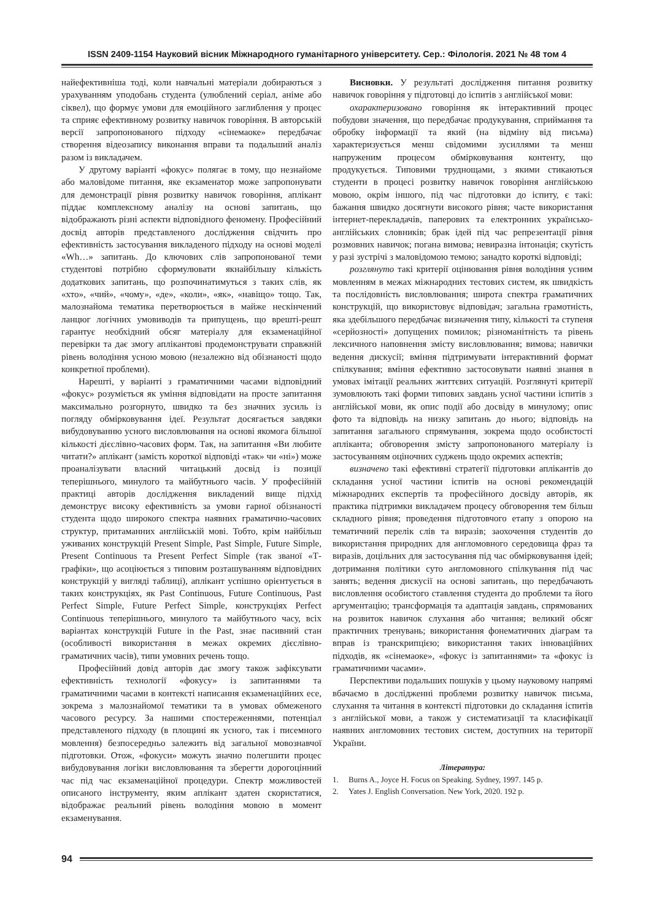ISSN 2409-1154 Науковий вісник Міжнародного гуманітарного університету. Сер.: Філологія. 2021 № 48 том 4
найефективніша тоді, коли навчальні матеріали добираються з урахуванням уподобань студента (улюблений серіал, аніме або сіквел), що формує умови для емоційного заглиблення у процес та сприяє ефективному розвитку навичок говоріння. В авторській версії запропонованого підходу «сінемаоке» передбачає створення відеозапису виконання вправи та подальший аналіз разом із викладачем.
У другому варіанті «фокус» полягає в тому, що незнайоме або маловідоме питання, яке екзаменатор може запропонувати для демонстрації рівня розвитку навичок говоріння, аплікант піддає комплексному аналізу на основі запитань, що відображають різні аспекти відповідного феномену. Професійний досвід авторів представленого дослідження свідчить про ефективність застосування викладеного підходу на основі моделі «Wh…» запитань. До ключових слів запропонованої теми студентові потрібно сформулювати якнайбільшу кількість додаткових запитань, що розпочинатимуться з таких слів, як «хто», «чий», «чому», «де», «коли», «як», «навіщо» тощо. Так, малознайома тематика перетворюється в майже нескінчений ланцюг логічних умовиводів та припущень, що врешті-решт гарантує необхідний обсяг матеріалу для екзаменаційної перевірки та дає змогу аплікантові продемонструвати справжній рівень володіння усною мовою (незалежно від обізнаності щодо конкретної проблеми).
Нарешті, у варіанті з граматичними часами відповідний «фокус» розуміється як уміння відповідати на просте запитання максимально розгорнуто, швидко та без значних зусиль із погляду обмірковування ідеї. Результат досягається завдяки вибудовуванню усного висловлювання на основі якомога більшої кількості дієслівно-часових форм. Так, на запитання «Ви любите читати?» аплікант (замість короткої відповіді «так» чи «ні») може проаналізувати власний читацький досвід із позиції теперішнього, минулого та майбутнього часів. У професійній практиці авторів дослідження викладений вище підхід демонструє високу ефективність за умови гарної обізнаності студента щодо широкого спектра наявних граматично-часових структур, притаманних англійській мові. Тобто, крім найбільш уживаних конструкцій Present Simple, Past Simple, Future Simple, Present Continuous та Present Perfect Simple (так званої «Т-графіки», що асоціюється з типовим розташуванням відповідних конструкцій у вигляді таблиці), аплікант успішно орієнтується в таких конструкціях, як Past Continuous, Future Continuous, Past Perfect Simple, Future Perfect Simple, конструкціях Perfect Continuous теперішнього, минулого та майбутнього часу, всіх варіантах конструкцій Future in the Past, знає пасивний стан (особливості використання в межах окремих дієслівно-граматичних часів), типи умовних речень тощо.
Професійний довід авторів дає змогу також зафіксувати ефективність технології «фокусу» із запитаннями та граматичними часами в контексті написання екзаменаційних есе, зокрема з малознайомої тематики та в умовах обмеженого часового ресурсу. За нашими спостереженнями, потенціал представленого підходу (в площині як усного, так і писемного мовлення) безпосередньо залежить від загальної мовознавчої підготовки. Отож, «фокуси» можуть значно полегшити процес вибудовування логіки висловлювання та зберегти дорогоцінний час під час екзаменаційної процедури. Спектр можливостей описаного інструменту, яким аплікант здатен скористатися, відображає реальний рівень володіння мовою в момент екзаменування.
Висновки. У результаті дослідження питання розвитку навичок говоріння у підготовці до іспитів з англійської мови:
охарактеризовано говоріння як інтерактивний процес побудови значення, що передбачає продукування, сприймання та обробку інформації та який (на відміну від письма) характеризується менш свідомими зусиллями та менш напруженим процесом обмірковування контенту, що продукується. Типовими труднощами, з якими стикаються студенти в процесі розвитку навичок говоріння англійською мовою, окрім іншого, під час підготовки до іспиту, є такі: бажання швидко досягнути високого рівня; часте використання інтернет-перекладачів, паперових та електронних українсько-англійських словників; брак ідей під час репрезентації рівня розмовних навичок; погана вимова; невиразна інтонація; скутість у разі зустрічі з маловідомою темою; занадто короткі відповіді;
розглянуто такі критерії оцінювання рівня володіння усним мовленням в межах міжнародних тестових систем, як швидкість та послідовність висловлювання; широта спектра граматичних конструкцій, що використовує відповідач; загальна грамотність, яка здебільшого передбачає визначення типу, кількості та ступеня «серйозності» допущених помилок; різноманітність та рівень лексичного наповнення змісту висловлювання; вимова; навички ведення дискусії; вміння підтримувати інтерактивний формат спілкування; вміння ефективно застосовувати наявні знання в умовах імітації реальних життєвих ситуацій. Розглянуті критерії зумовлюють такі форми типових завдань усної частини іспитів з англійської мови, як опис події або досвіду в минулому; опис фото та відповідь на низку запитань до нього; відповідь на запитання загального спрямування, зокрема щодо особистості апліканта; обговорення змісту запропонованого матеріалу із застосуванням оціночних суджень щодо окремих аспектів;
визначено такі ефективні стратегії підготовки аплікантів до складання усної частини іспитів на основі рекомендацій міжнародних експертів та професійного досвіду авторів, як практика підтримки викладачем процесу обговорення тем більш складного рівня; проведення підготовчого етапу з опорою на тематичний перелік слів та виразів; заохочення студентів до використання природних для англомовного середовища фраз та виразів, доцільних для застосування під час обмірковування ідей; дотримання політики суто англомовного спілкування під час занять; ведення дискусії на основі запитань, що передбачають висловлення особистого ставлення студента до проблеми та його аргументацію; трансформація та адаптація завдань, спрямованих на розвиток навичок слухання або читання; великий обсяг практичних тренувань; використання фонематичних діаграм та вправ із транскрипцією; використання таких інноваційних підходів, як «сінемаоке», «фокус із запитаннями» та «фокус із граматичними часами».
Перспективи подальших пошуків у цьому науковому напрямі вбачаємо в дослідженні проблеми розвитку навичок письма, слухання та читання в контексті підготовки до складання іспитів з англійської мови, а також у систематизації та класифікації наявних англомовних тестових систем, доступних на території України.
Література:
1. Burns A., Joyce H. Focus on Speaking. Sydney, 1997. 145 p.
2. Yates J. English Conversation. New York, 2020. 192 p.
94